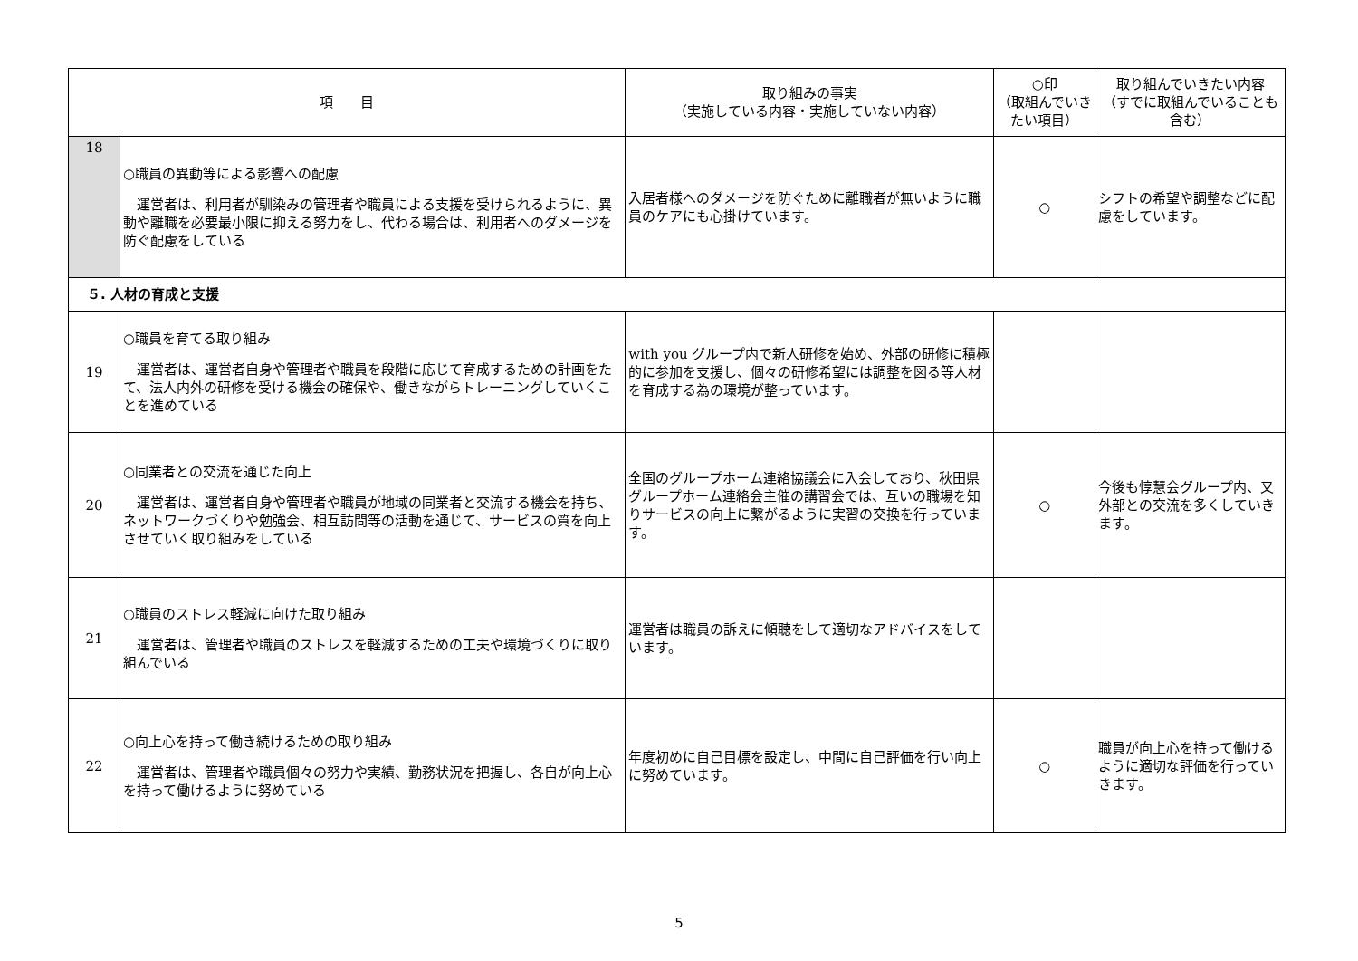| 項 目 | | 取り組みの事実 （実施している内容・実施していない内容） | ○印 （取組んでいきたい項目） | 取り組んでいきたい内容 （すでに取組んでいることも含む） |
| --- | --- | --- | --- | --- |
| 18 | ○職員の異動等による影響への配慮 運営者は、利用者が馴染みの管理者や職員による支援を受けられるように、異動や離職を必要最小限に抑える努力をし、代わる場合は、利用者へのダメージを防ぐ配慮をしている | 入居者様へのダメージを防ぐために離職者が無いように職員のケアにも心掛けています。 | ○ | シフトの希望や調整などに配慮をしています。 |
| ５. 人材の育成と支援 | | | | |
| 19 | ○職員を育てる取り組み 運営者は、運営者自身や管理者や職員を段階に応じて育成するための計画をたて、法人内外の研修を受ける機会の確保や、働きながらトレーニングしていくことを進めている | with you グループ内で新人研修を始め、外部の研修に積極的に参加を支援し、個々の研修希望には調整を図る等人材を育成する為の環境が整っています。 | | |
| 20 | ○同業者との交流を通じた向上 運営者は、運営者自身や管理者や職員が地域の同業者と交流する機会を持ち、ネットワークづくりや勉強会、相互訪問等の活動を通じて、サービスの質を向上させていく取り組みをしている | 全国のグループホーム連絡協議会に入会しており、秋田県グループホーム連絡会主催の講習会では、互いの職場を知りサービスの向上に繋がるように実習の交換を行っています。 | ○ | 今後も惇慧会グループ内、又外部との交流を多くしていきます。 |
| 21 | ○職員のストレス軽減に向けた取り組み 運営者は、管理者や職員のストレスを軽減するための工夫や環境づくりに取り組んでいる | 運営者は職員の訴えに傾聴をして適切なアドバイスをしています。 | | |
| 22 | ○向上心を持って働き続けるための取り組み 運営者は、管理者や職員個々の努力や実績、勤務状況を把握し、各自が向上心を持って働けるように努めている | 年度初めに自己目標を設定し、中間に自己評価を行い向上に努めています。 | ○ | 職員が向上心を持って働けるように適切な評価を行っていきます。 |
5